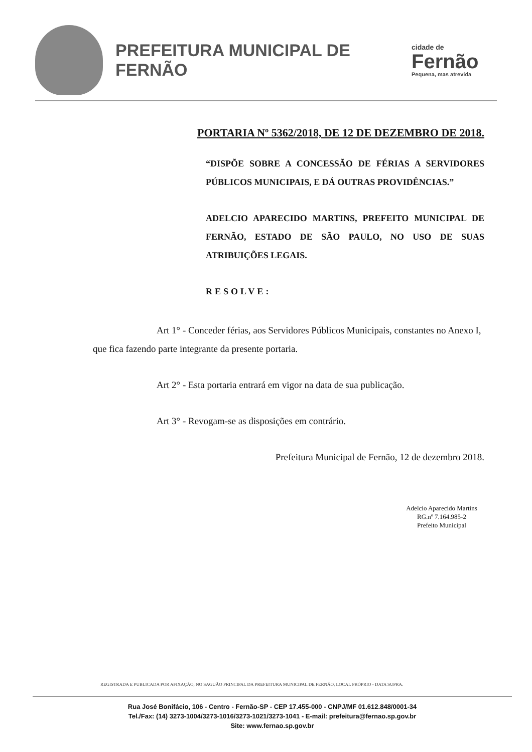PREFEITURA MUNICIPAL DE FERNÃO
cidade de
Fernão
Pequena, mas atrevida
PORTARIA Nº 5362/2018, DE 12 DE DEZEMBRO DE 2018.
“DISPÕE SOBRE A CONCESSÃO DE FÉRIAS A SERVIDORES PÚBLICOS MUNICIPAIS, E DÁ OUTRAS PROVIDÊNCIAS.”
ADELCIO APARECIDO MARTINS, PREFEITO MUNICIPAL DE FERNÃO, ESTADO DE SÃO PAULO, NO USO DE SUAS ATRIBUIÇÕES LEGAIS.
RESOLVE:
Art 1° - Conceder férias, aos Servidores Públicos Municipais, constantes no Anexo I, que fica fazendo parte integrante da presente portaria.
Art 2° - Esta portaria entrará em vigor na data de sua publicação.
Art 3° - Revogam-se as disposições em contrário.
Prefeitura Municipal de Fernão, 12 de dezembro 2018.
Adelcio Aparecido Martins
RG.nº 7.164.985-2
Prefeito Municipal
REGISTRADA E PUBLICADA POR AFIXAÇÃO, NO SAGUÃO PRINCIPAL DA PREFEITURA MUNICIPAL DE FERNÃO, LOCAL PRÓPRIO - DATA SUPRA.
Rua José Bonifácio, 106 - Centro - Fernão-SP - CEP 17.455-000 - CNPJ/MF 01.612.848/0001-34
Tel./Fax: (14) 3273-1004/3273-1016/3273-1021/3273-1041 - E-mail: prefeitura@fernao.sp.gov.br
Site: www.fernao.sp.gov.br